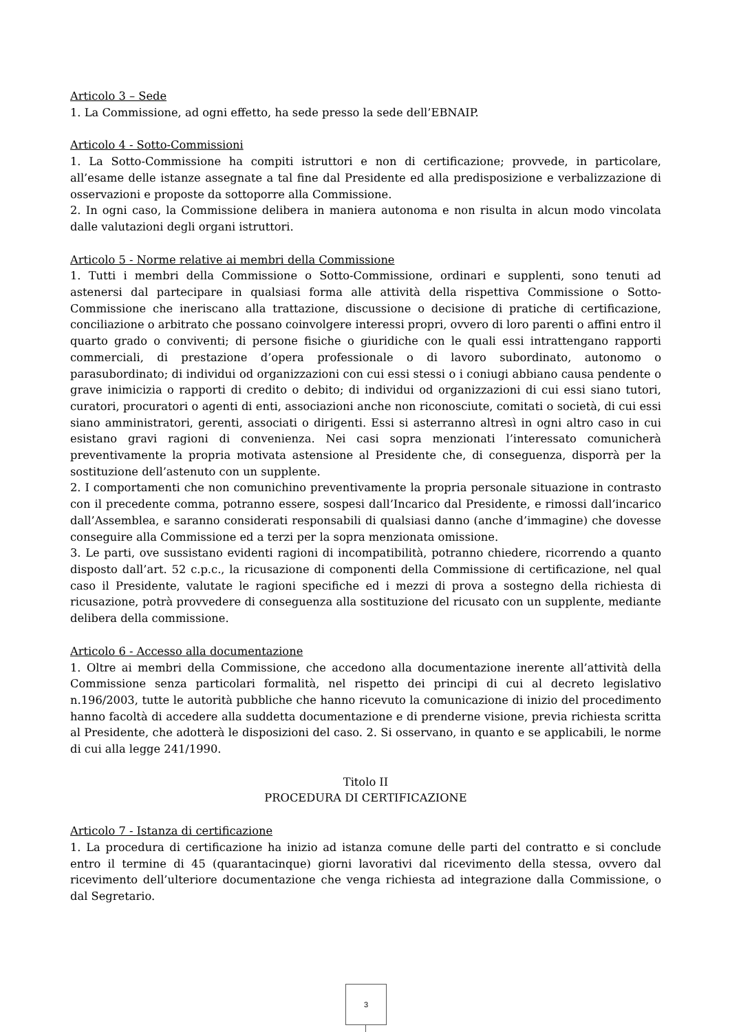Articolo 3 – Sede
1. La Commissione, ad ogni effetto, ha sede presso la sede dell’EBNAIP.
Articolo 4 - Sotto-Commissioni
1. La Sotto-Commissione ha compiti istruttori e non di certificazione; provvede, in particolare, all’esame delle istanze assegnate a tal fine dal Presidente ed alla predisposizione e verbalizzazione di osservazioni e proposte da sottoporre alla Commissione.
2. In ogni caso, la Commissione delibera in maniera autonoma e non risulta in alcun modo vincolata dalle valutazioni degli organi istruttori.
Articolo 5 - Norme relative ai membri della Commissione
1. Tutti i membri della Commissione o Sotto-Commissione, ordinari e supplenti, sono tenuti ad astenersi dal partecipare in qualsiasi forma alle attività della rispettiva Commissione o Sotto-Commissione che ineriscano alla trattazione, discussione o decisione di pratiche di certificazione, conciliazione o arbitrato che possano coinvolgere interessi propri, ovvero di loro parenti o affini entro il quarto grado o conviventi; di persone fisiche o giuridiche con le quali essi intrattengano rapporti commerciali, di prestazione d’opera professionale o di lavoro subordinato, autonomo o parasubordinato; di individui od organizzazioni con cui essi stessi o i coniugi abbiano causa pendente o grave inimicizia o rapporti di credito o debito; di individui od organizzazioni di cui essi siano tutori, curatori, procuratori o agenti di enti, associazioni anche non riconosciute, comitati o società, di cui essi siano amministratori, gerenti, associati o dirigenti. Essi si asterranno altresì in ogni altro caso in cui esistano gravi ragioni di convenienza. Nei casi sopra menzionati l’interessato comunicherà preventivamente la propria motivata astensione al Presidente che, di conseguenza, disporrà per la sostituzione dell’astenuto con un supplente.
2. I comportamenti che non comunichino preventivamente la propria personale situazione in contrasto con il precedente comma, potranno essere, sospesi dall’Incarico dal Presidente, e rimossi dall’incarico dall’Assemblea, e saranno considerati responsabili di qualsiasi danno (anche d’immagine) che dovesse conseguire alla Commissione ed a terzi per la sopra menzionata omissione.
3. Le parti, ove sussistano evidenti ragioni di incompatibilità, potranno chiedere, ricorrendo a quanto disposto dall’art. 52 c.p.c., la ricusazione di componenti della Commissione di certificazione, nel qual caso il Presidente, valutate le ragioni specifiche ed i mezzi di prova a sostegno della richiesta di ricusazione, potrà provvedere di conseguenza alla sostituzione del ricusato con un supplente, mediante delibera della commissione.
Articolo 6 - Accesso alla documentazione
1. Oltre ai membri della Commissione, che accedono alla documentazione inerente all’attività della Commissione senza particolari formalità, nel rispetto dei principi di cui al decreto legislativo n.196/2003, tutte le autorità pubbliche che hanno ricevuto la comunicazione di inizio del procedimento hanno facoltà di accedere alla suddetta documentazione e di prenderne visione, previa richiesta scritta al Presidente, che adotterà le disposizioni del caso. 2. Si osservano, in quanto e se applicabili, le norme di cui alla legge 241/1990.
Titolo II
PROCEDURA DI CERTIFICAZIONE
Articolo 7 - Istanza di certificazione
1. La procedura di certificazione ha inizio ad istanza comune delle parti del contratto e si conclude entro il termine di 45 (quarantacinque) giorni lavorativi dal ricevimento della stessa, ovvero dal ricevimento dell’ulteriore documentazione che venga richiesta ad integrazione dalla Commissione, o dal Segretario.
3